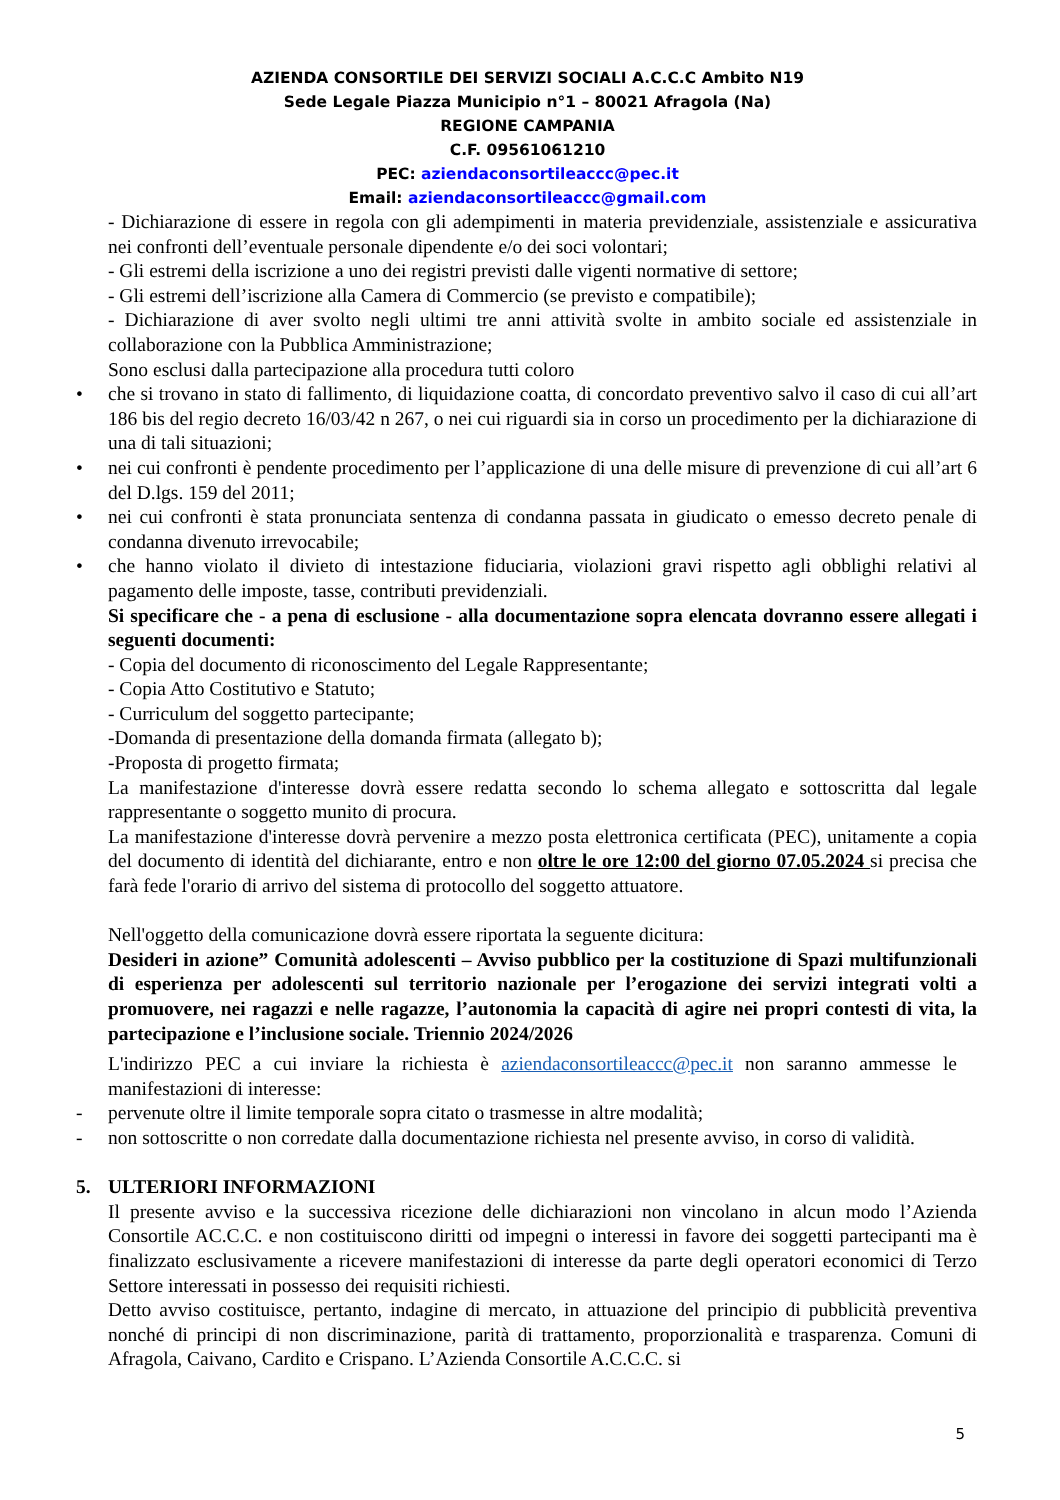AZIENDA CONSORTILE DEI SERVIZI SOCIALI A.C.C.C Ambito N19
Sede Legale Piazza Municipio n°1 – 80021 Afragola (Na)
REGIONE CAMPANIA
C.F. 09561061210
PEC: aziendaconsortileaccc@pec.it
Email: aziendaconsortileaccc@gmail.com
- Dichiarazione di essere in regola con gli adempimenti in materia previdenziale, assistenziale e assicurativa nei confronti dell’eventuale personale dipendente e/o dei soci volontari;
- Gli estremi della iscrizione a uno dei registri previsti dalle vigenti normative di settore;
- Gli estremi dell’iscrizione alla Camera di Commercio (se previsto e compatibile);
- Dichiarazione di aver svolto negli ultimi tre anni attività svolte in ambito sociale ed assistenziale in collaborazione con la Pubblica Amministrazione;
Sono esclusi dalla partecipazione alla procedura tutti coloro
• che si trovano in stato di fallimento, di liquidazione coatta, di concordato preventivo salvo il caso di cui all’art 186 bis del regio decreto 16/03/42 n 267, o nei cui riguardi sia in corso un procedimento per la dichiarazione di una di tali situazioni;
• nei cui confronti è pendente procedimento per l’applicazione di una delle misure di prevenzione di cui all’art 6 del D.lgs. 159 del 2011;
• nei cui confronti è stata pronunciata sentenza di condanna passata in giudicato o emesso decreto penale di condanna divenuto irrevocabile;
• che hanno violato il divieto di intestazione fiduciaria, violazioni gravi rispetto agli obblighi relativi al pagamento delle imposte, tasse, contributi previdenziali.
Si specificare che - a pena di esclusione - alla documentazione sopra elencata dovranno essere allegati i seguenti documenti:
- Copia del documento di riconoscimento del Legale Rappresentante;
- Copia Atto Costitutivo e Statuto;
- Curriculum del soggetto partecipante;
-Domanda di presentazione della domanda firmata (allegato b);
-Proposta di progetto firmata;
La manifestazione d'interesse dovrà essere redatta secondo lo schema allegato e sottoscritta dal legale rappresentante o soggetto munito di procura.
La manifestazione d'interesse dovrà pervenire a mezzo posta elettronica certificata (PEC), unitamente a copia del documento di identità del dichiarante, entro e non oltre le ore 12:00 del giorno 07.05.2024 si precisa che farà fede l'orario di arrivo del sistema di protocollo del soggetto attuatore.
Nell'oggetto della comunicazione dovrà essere riportata la seguente dicitura:
Desideri in azione” Comunità adolescenti – Avviso pubblico per la costituzione di Spazi multifunzionali di esperienza per adolescenti sul territorio nazionale per l’erogazione dei servizi integrati volti a promuovere, nei ragazzi e nelle ragazze, l’autonomia la capacità di agire nei propri contesti di vita, la partecipazione e l’inclusione sociale. Triennio 2024/2026
L'indirizzo PEC a cui inviare la richiesta è aziendaconsortileaccc@pec.it non saranno ammesse le manifestazioni di interesse:
- pervenute oltre il limite temporale sopra citato o trasmesse in altre modalità;
- non sottoscritte o non corredate dalla documentazione richiesta nel presente avviso, in corso di validità.
5. ULTERIORI INFORMAZIONI
Il presente avviso e la successiva ricezione delle dichiarazioni non vincolano in alcun modo l’Azienda Consortile AC.C.C. e non costituiscono diritti od impegni o interessi in favore dei soggetti partecipanti ma è finalizzato esclusivamente a ricevere manifestazioni di interesse da parte degli operatori economici di Terzo Settore interessati in possesso dei requisiti richiesti.
Detto avviso costituisce, pertanto, indagine di mercato, in attuazione del principio di pubblicità preventiva nonché di principi di non discriminazione, parità di trattamento, proporzionalità e trasparenza. Comuni di Afragola, Caivano, Cardito e Crispano. L’Azienda Consortile A.C.C.C. si
5